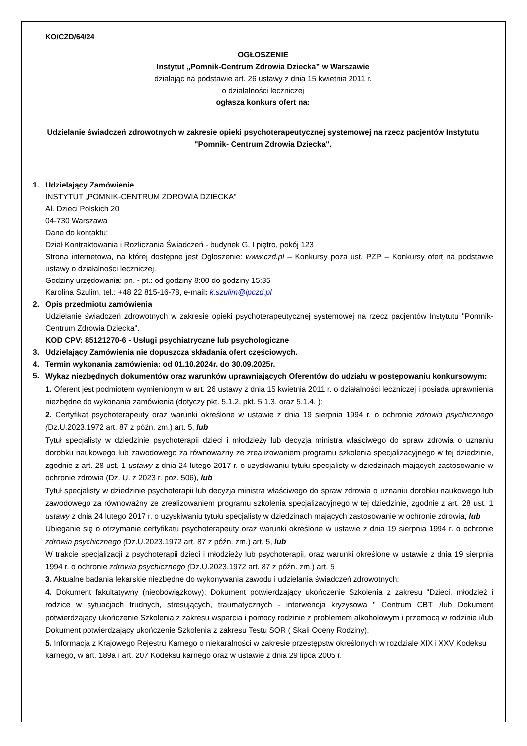KO/CZD/64/24
OGŁOSZENIE
Instytut „Pomnik-Centrum Zdrowia Dziecka” w Warszawie
działając na podstawie art. 26 ustawy z dnia 15 kwietnia 2011 r.
o działalności leczniczej
ogłasza konkurs ofert na:
Udzielanie świadczeń zdrowotnych w zakresie opieki psychoterapeutycznej systemowej na rzecz pacjentów Instytutu "Pomnik- Centrum Zdrowia Dziecka".
1. Udzielający Zamówienie
INSTYTUT „POMNIK-CENTRUM ZDROWIA DZIECKA”
Al. Dzieci Polskich 20
04-730 Warszawa
Dane do kontaktu:
Dział Kontraktowania i Rozliczania Świadczeń - budynek G, I piętro, pokój 123
Strona internetowa, na której dostępne jest Ogłoszenie: www.czd.pl – Konkursy poza ust. PZP – Konkursy ofert na podstawie ustawy o działalności leczniczej.
Godziny urzędowania: pn. - pt.: od godziny 8:00 do godziny 15:35
Karolina Szulim, tel.: +48 22 815-16-78, e-mail: k.szulim@ipczd.pl
2. Opis przedmiotu zamówienia
Udzielanie świadczeń zdrowotnych w zakresie opieki psychoterapeutycznej systemowej na rzecz pacjentów Instytutu "Pomnik- Centrum Zdrowia Dziecka".
KOD CPV: 85121270-6 - Usługi psychiatryczne lub psychologiczne
3. Udzielający Zamówienia nie dopuszcza składania ofert częściowych.
4. Termin wykonania zamówienia: od 01.10.2024r. do 30.09.2025r.
5.
Wykaz niezbędnych dokumentów oraz warunków uprawniających Oferentów do udziału w postępowaniu konkursowym:
1. Oferent jest podmiotem wymienionym w art. 26 ustawy z dnia 15 kwietnia 2011 r. o działalności leczniczej i posiada uprawnienia niezbędne do wykonania zamówienia (dotyczy pkt. 5.1.2, pkt. 5.1.3. oraz 5.1.4. );
2. Certyfikat psychoterapeuty oraz warunki określone w ustawie z dnia 19 sierpnia 1994 r. o ochronie zdrowia psychicznego (Dz.U.2023.1972 art. 87 z późn. zm.) art. 5, lub
Tytuł specjalisty w dziedzinie psychoterapii dzieci i młodzieży lub decyzja ministra właściwego do spraw zdrowia o uznaniu dorobku naukowego lub zawodowego za równoważny ze zrealizowaniem programu szkolenia specjalizacyjnego w tej dziedzinie, zgodnie z art. 28 ust. 1 ustawy z dnia 24 lutego 2017 r. o uzyskiwaniu tytułu specjalisty w dziedzinach mających zastosowanie w ochronie zdrowia (Dz. U. z 2023 r. poz. 506), lub
Tytuł specjalisty w dziedzinie psychoterapii lub decyzja ministra właściwego do spraw zdrowia o uznaniu dorobku naukowego lub zawodowego za równoważny ze zrealizowaniem programu szkolenia specjalizacyjnego w tej dziedzinie, zgodnie z art. 28 ust. 1 ustawy z dnia 24 lutego 2017 r. o uzyskiwaniu tytułu specjalisty w dziedzinach mających zastosowanie w ochronie zdrowia, lub
Ubieganie się o otrzymanie certyfikatu psychoterapeuty oraz warunki określone w ustawie z dnia 19 sierpnia 1994 r. o ochronie zdrowia psychicznego (Dz.U.2023.1972 art. 87 z późn. zm.) art. 5, lub
W trakcie specjalizacji z psychoterapii dzieci i młodzieży lub psychoterapii, oraz warunki określone w ustawie z dnia 19 sierpnia 1994 r. o ochronie zdrowia psychicznego (Dz.U.2023.1972 art. 87 z późn. zm.) art. 5
3. Aktualne badania lekarskie niezbędne do wykonywania zawodu i udzielania świadczeń zdrowotnych;
4. Dokument fakultatywny (nieobowiązkowy): Dokument potwierdzający ukończenie Szkolenia z zakresu "Dzieci, młodzież i rodzice w sytuacjach trudnych, stresujących, traumatycznych - interwencja kryzysowa " Centrum CBT i/lub Dokument potwierdzający ukończenie Szkolenia z zakresu wsparcia i pomocy rodzinie z problemem alkoholowym i przemocą w rodzinie i/lub Dokument potwierdzający ukończenie Szkolenia z zakresu Testu SOR ( Skali Oceny Rodziny);
5. Informacja z Krajowego Rejestru Karnego o niekaralności w zakresie przestępstw określonych w rozdziale XIX i XXV Kodeksu karnego, w art. 189a i art. 207 Kodeksu karnego oraz w ustawie z dnia 29 lipca 2005 r.
1